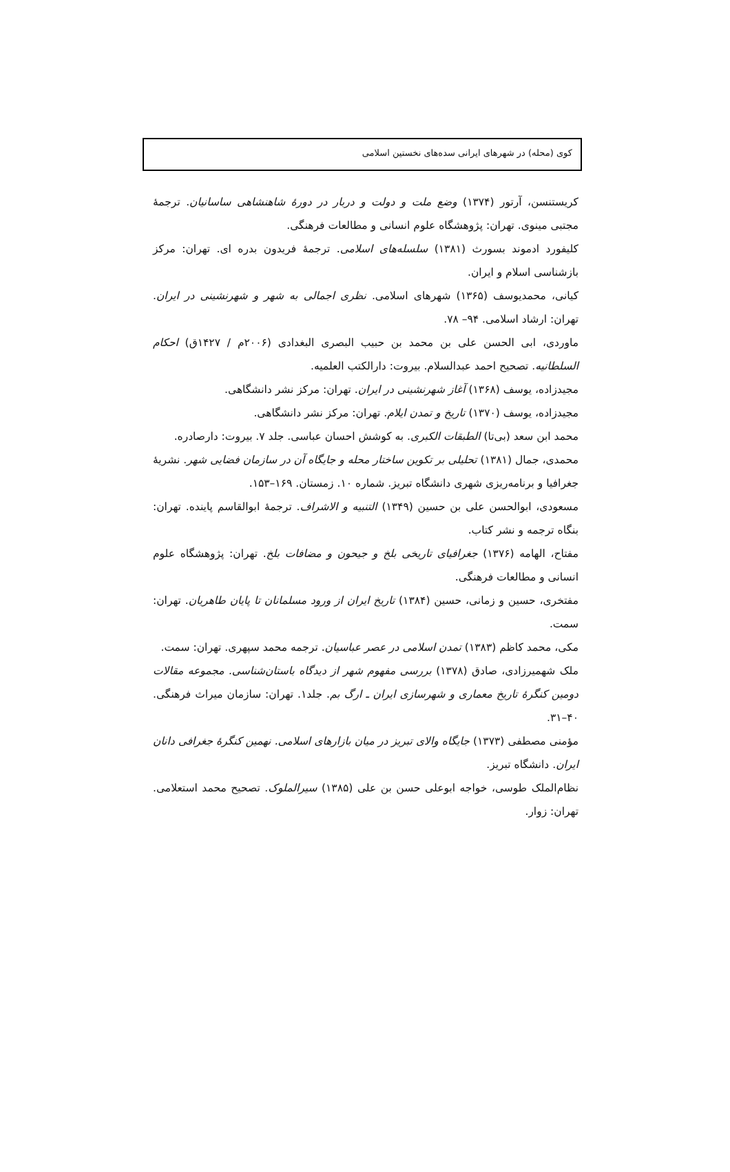کوی (محله) در شهرهای ایرانی سده‌های نخستین اسلامی
کریستنسن، آرتور (۱۳۷۴) وضع ملت و دولت و دربار در دورهٔ شاهنشاهی ساسانیان. ترجمهٔ مجتبی مینوی. تهران: پژوهشگاه علوم انسانی و مطالعات فرهنگی.
کلیفورد ادموند بسورث (۱۳۸۱) سلسله‌های اسلامی. ترجمهٔ فریدون بدره ای. تهران: مرکز بازشناسی اسلام و ایران.
کیانی، محمدیوسف (۱۳۶۵) شهرهای اسلامی. نظری اجمالی به شهر و شهرنشینی در ایران. تهران: ارشاد اسلامی. ۹۴– ۷۸.
ماوردی، ابی الحسن علی بن محمد بن حبیب البصری البغدادی (۲۰۰۶م / ۱۴۲۷ق) احکام السلطانیه. تصحیح احمد عبدالسلام. بیروت: دارالکتب العلمیه.
مجیدزاده، یوسف (۱۳۶۸) آغاز شهرنشینی در ایران. تهران: مرکز نشر دانشگاهی.
مجیدزاده، یوسف (۱۳۷۰) تاریخ و تمدن ایلام. تهران: مرکز نشر دانشگاهی.
محمد ابن سعد (بی‌تا) الطبقات الکبری. به کوشش احسان عباسی. جلد ۷. بیروت: دارصادره.
محمدی، جمال (۱۳۸۱) تحلیلی بر تکوین ساختار محله و جایگاه آن در سازمان فضایی شهر. نشریهٔ جغرافیا و برنامه‌ریزی شهری دانشگاه تبریز. شماره ۱۰. زمستان. ۱۶۹–۱۵۳.
مسعودی، ابوالحسن علی بن حسین (۱۳۴۹) التنبیه و الاشراف. ترجمهٔ ابوالقاسم پاینده. تهران: بنگاه ترجمه و نشر کتاب.
مفتاح، الهامه (۱۳۷۶) جغرافیای تاریخی بلخ و جیحون و مضافات بلخ. تهران: پژوهشگاه علوم انسانی و مطالعات فرهنگی.
مفتخری، حسین و زمانی، حسین (۱۳۸۴) تاریخ ایران از ورود مسلمانان تا پایان طاهریان. تهران: سمت.
مکی، محمد کاظم (۱۳۸۳) تمدن اسلامی در عصر عباسیان. ترجمه محمد سپهری. تهران: سمت.
ملک شهمیرزادی، صادق (۱۳۷۸) بررسی مفهوم شهر از دیدگاه باستان‌شناسی. مجموعه مقالات دومین کنگرهٔ تاریخ معماری و شهرسازی ایران ـ ارگ بم. جلد۱. تهران: سازمان میراث فرهنگی. ۴۰–۳۱.
مؤمنی مصطفی (۱۳۷۳) جایگاه والای تبریز در میان بازارهای اسلامی. نهمین کنگرهٔ جغرافی دانان ایران. دانشگاه تبریز.
نظام‌الملک طوسی، خواجه ابوعلی حسن بن علی (۱۳۸۵) سیرالملوک. تصحیح محمد استعلامی. تهران: زوار.